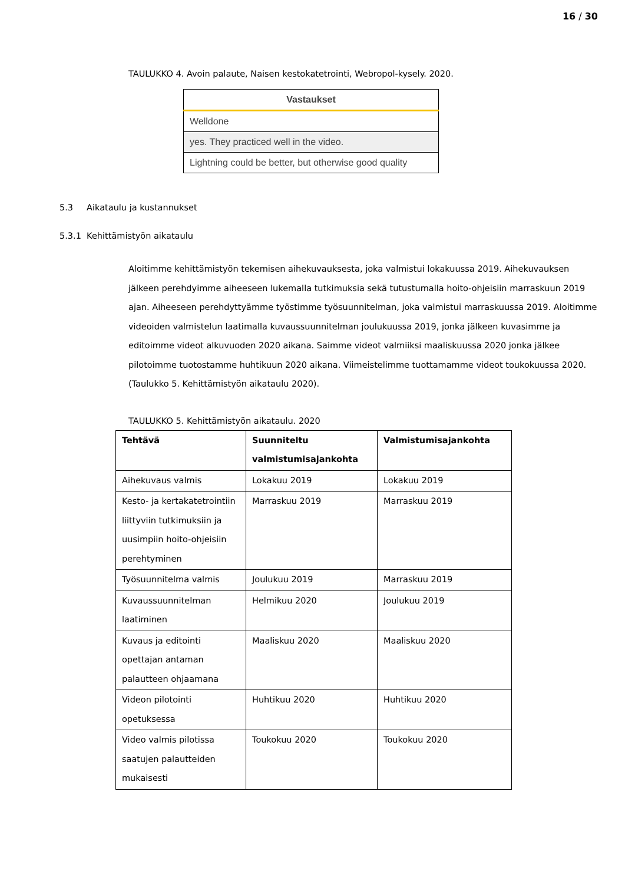16 / 30
TAULUKKO 4. Avoin palaute, Naisen kestokatetrointi, Webropol-kysely. 2020.
| Vastaukset |
| --- |
| Welldone |
| yes. They practiced well in the video. |
| Lightning could be better, but otherwise good quality |
5.3 Aikataulu ja kustannukset
5.3.1 Kehittämistyön aikataulu
Aloitimme kehittämistyön tekemisen aihekuvauksesta, joka valmistui lokakuussa 2019. Aihekuvauksen jälkeen perehdyimme aiheeseen lukemalla tutkimuksia sekä tutustumalla hoito-ohjeisiin marraskuun 2019 ajan. Aiheeseen perehdyttyämme työstimme työsuunnitelman, joka valmistui marraskuussa 2019. Aloitimme videoiden valmistelun laatimalla kuvaussuunnitelman joulukuussa 2019, jonka jälkeen kuvasimme ja editoimme videot alkuvuoden 2020 aikana. Saimme videot valmiiksi maaliskuussa 2020 jonka jälkee pilotoimme tuotostamme huhtikuun 2020 aikana. Viimeistelimme tuottamamme videot toukokuussa 2020. (Taulukko 5. Kehittämistyön aikataulu 2020).
TAULUKKO 5. Kehittämistyön aikataulu. 2020
| Tehtävä | Suunniteltu valmistumisajankohta | Valmistumisajankohta |
| --- | --- | --- |
| Aihekuvaus valmis | Lokakuu 2019 | Lokakuu 2019 |
| Kesto- ja kertakatetrointiin liittyviin tutkimuksiin ja uusimpiin hoito-ohjeisiin perehtyminen | Marraskuu 2019 | Marraskuu 2019 |
| Työsuunnitelma valmis | Joulukuu 2019 | Marraskuu 2019 |
| Kuvaussuunnitelman laatiminen | Helmikuu 2020 | Joulukuu 2019 |
| Kuvaus ja editointi opettajan antaman palautteen ohjaamana | Maaliskuu 2020 | Maaliskuu 2020 |
| Videon pilotointi opetuksessa | Huhtikuu 2020 | Huhtikuu 2020 |
| Video valmis pilotissa saatujen palautteiden mukaisesti | Toukokuu 2020 | Toukokuu 2020 |